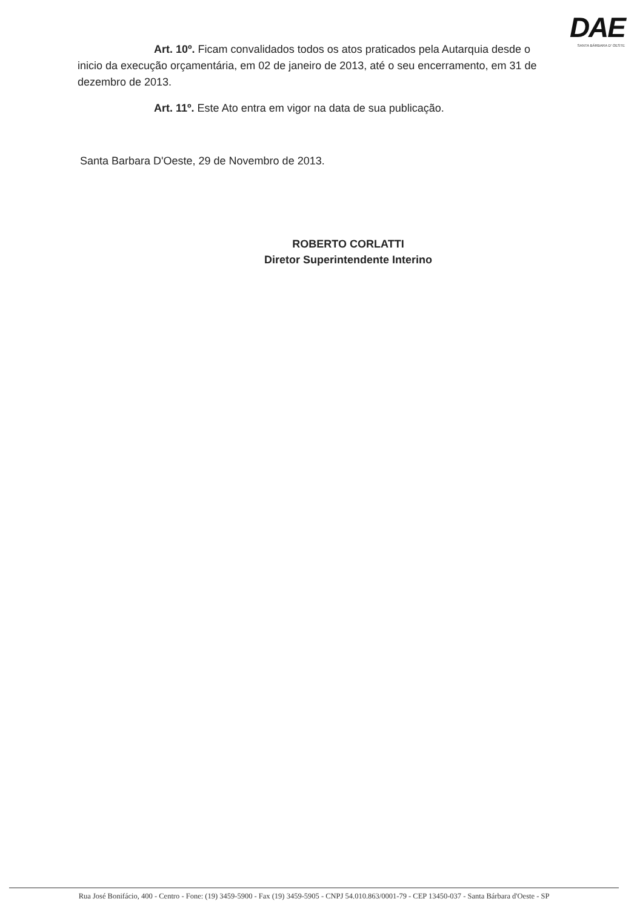DAE
SANTA BÁRBARA D' OESTE
Art. 10º. Ficam convalidados todos os atos praticados pela Autarquia desde o inicio da execução orçamentária, em 02 de janeiro de 2013, até o seu encerramento, em 31 de dezembro de 2013.
Art. 11º. Este Ato entra em vigor na data de sua publicação.
Santa Barbara D'Oeste, 29 de Novembro de 2013.
ROBERTO CORLATTI
Diretor Superintendente Interino
Rua José Bonifácio, 400 - Centro - Fone: (19) 3459-5900 - Fax (19) 3459-5905 - CNPJ 54.010.863/0001-79 - CEP 13450-037 - Santa Bárbara d'Oeste - SP